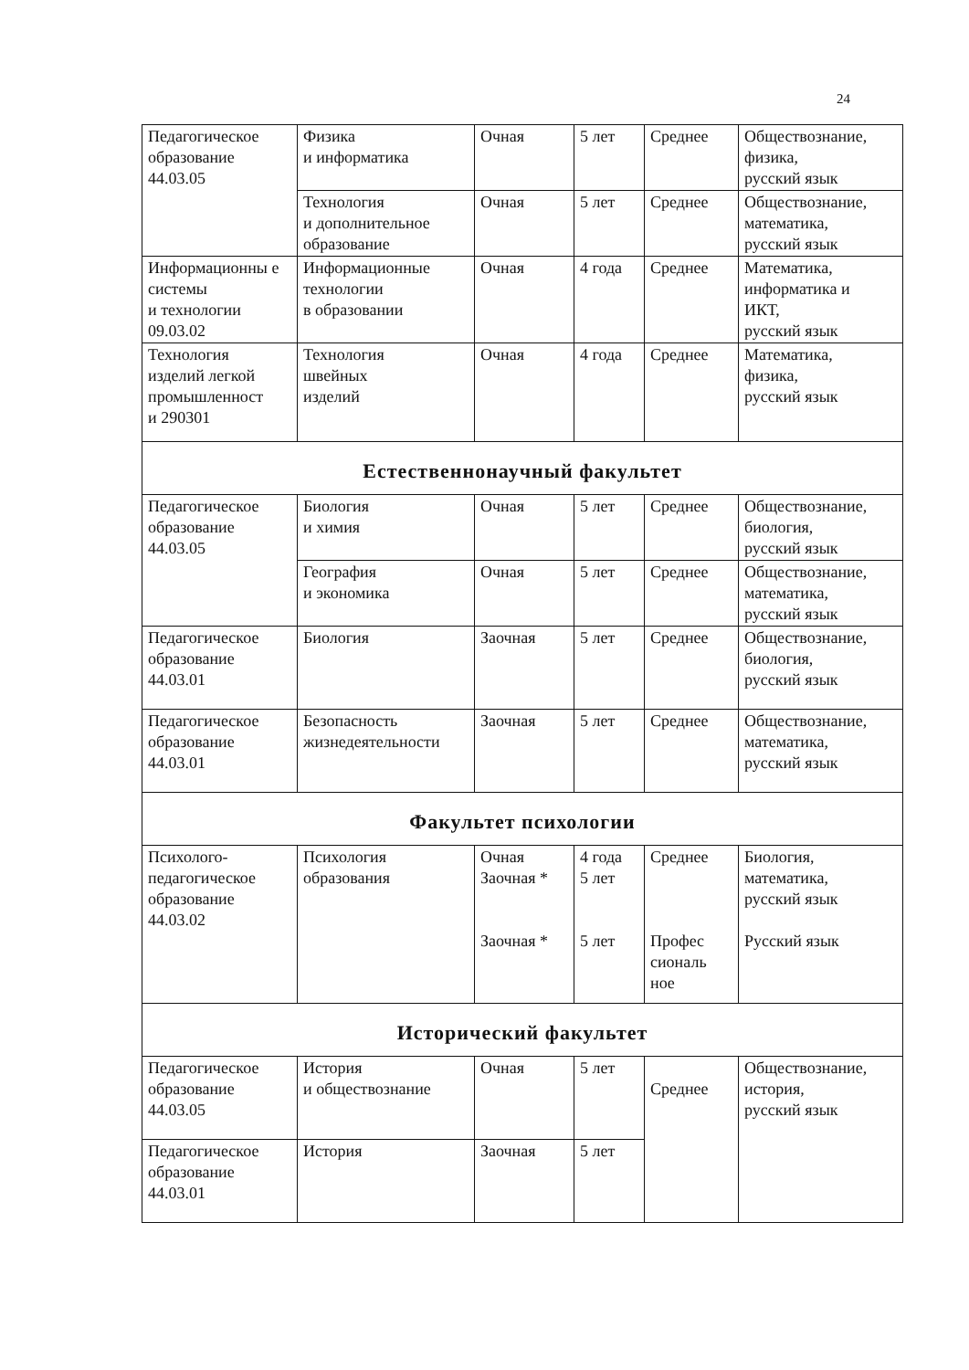24
| Педагогическое образование 44.03.05 | Физика и информатика | Очная | 5 лет | Среднее | Обществознание, физика, русский язык |
| | Технология и дополнительное образование | Очная | 5 лет | Среднее | Обществознание, математика, русский язык |
| Информационны е системы и технологии 09.03.02 | Информационные технологии в образовании | Очная | 4 года | Среднее | Математика, информатика и ИКТ, русский язык |
| Технология изделий легкой промышленност и 290301 | Технология швейных изделий | Очная | 4 года | Среднее | Математика, физика, русский язык |
| Естественнонаучный факультет | | | | | |
| Педагогическое образование 44.03.05 | Биология и химия | Очная | 5 лет | Среднее | Обществознание, биология, русский язык |
| | География и экономика | Очная | 5 лет | Среднее | Обществознание, математика, русский язык |
| Педагогическое образование 44.03.01 | Биология | Заочная | 5 лет | Среднее | Обществознание, биология, русский язык |
| Педагогическое образование 44.03.01 | Безопасность жизнедеятельности | Заочная | 5 лет | Среднее | Обществознание, математика, русский язык |
| Факультет психологии | | | | | |
| Психолого- педагогическое образование 44.03.02 | Психология образования | Очная Заочная * Заочная * | 4 года 5 лет 5 лет | Среднее Профес сиональ ное | Биология, математика, русский язык Русский язык |
| Исторический факультет | | | | | |
| Педагогическое образование 44.03.05 | История и обществознание | Очная | 5 лет | Среднее | Обществознание, история, русский язык |
| Педагогическое образование 44.03.01 | История | Заочная | 5 лет | | |